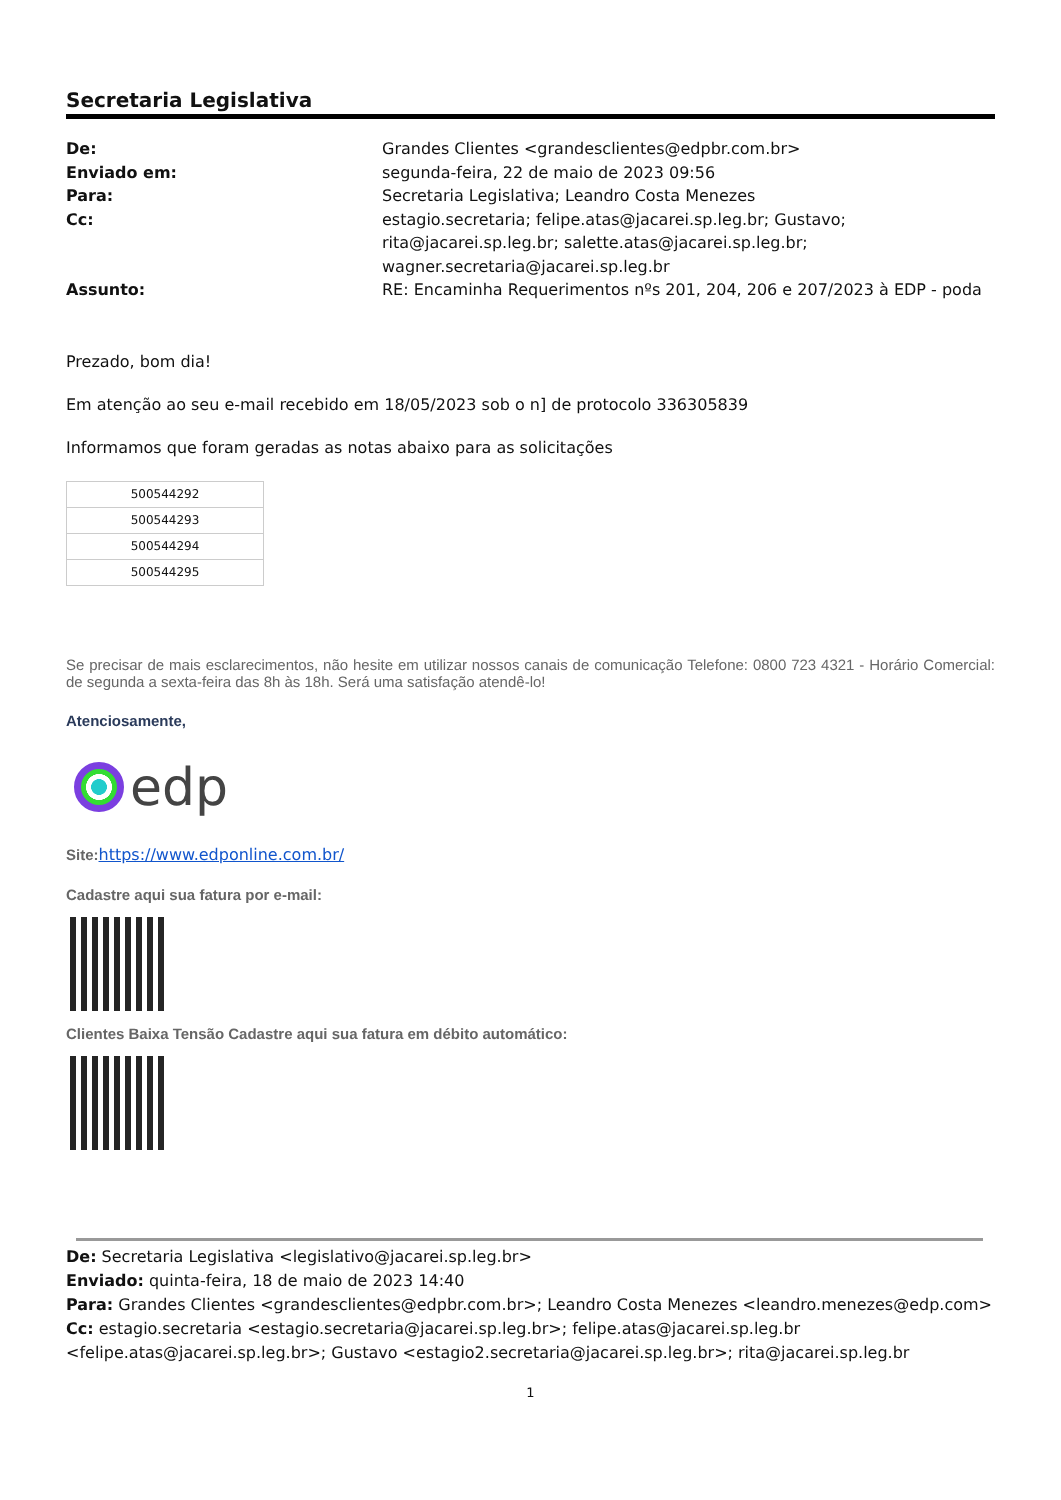Secretaria Legislativa
De: Grandes Clientes <grandesclientes@edpbr.com.br> Enviado em: segunda-feira, 22 de maio de 2023 09:56 Para: Secretaria Legislativa; Leandro Costa Menezes Cc: estagio.secretaria; felipe.atas@jacarei.sp.leg.br; Gustavo; rita@jacarei.sp.leg.br; salette.atas@jacarei.sp.leg.br; wagner.secretaria@jacarei.sp.leg.br Assunto: RE: Encaminha Requerimentos nºs 201, 204, 206 e 207/2023 à EDP - poda
Prezado, bom dia!
Em atenção ao seu e-mail recebido em 18/05/2023 sob o n] de protocolo 336305839
Informamos que foram geradas as notas abaixo para as solicitações
| 500544292 |
| 500544293 |
| 500544294 |
| 500544295 |
Se precisar de mais esclarecimentos, não hesite em utilizar nossos canais de comunicação Telefone: 0800 723 4321 - Horário Comercial: de segunda a sexta-feira das 8h às 18h. Será uma satisfação atendê-lo!
Atenciosamente,
edp
Site: https://www.edponline.com.br/
Cadastre aqui sua fatura por e-mail:
Clientes Baixa Tensão Cadastre aqui sua fatura em débito automático:
De: Secretaria Legislativa <legislativo@jacarei.sp.leg.br>
Enviado: quinta-feira, 18 de maio de 2023 14:40
Para: Grandes Clientes <grandesclientes@edpbr.com.br>; Leandro Costa Menezes <leandro.menezes@edp.com>
Cc: estagio.secretaria <estagio.secretaria@jacarei.sp.leg.br>; felipe.atas@jacarei.sp.leg.br <felipe.atas@jacarei.sp.leg.br>; Gustavo <estagio2.secretaria@jacarei.sp.leg.br>; rita@jacarei.sp.leg.br
1